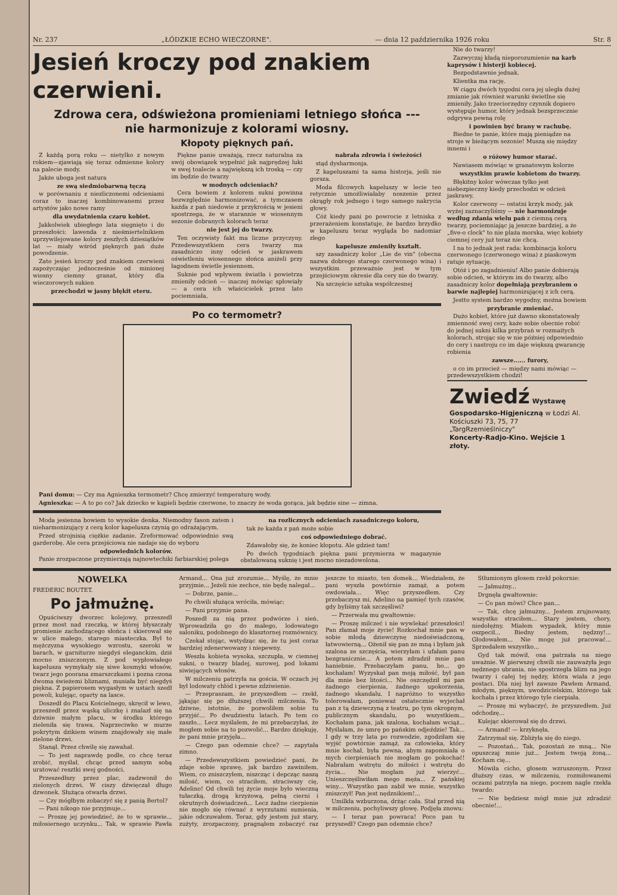Nr. 237 „ŁÓDZKIE ECHO WIECZORNE". — dnia 12 października 1926 roku Str. 8
Jesień kroczy pod znakiem czerwieni.
Zdrowa cera, odświeżona promieniami letniego słońca ---
nie harmonizuje z kolorami wiosny.
Kłopoty pięknych pań.
Z każdą porą roku — nietylko z nowym rokiem—zjawiają się teraz odmienne kolory na palecie mody.
Jakże uboga jest natura
ze swą siedmiobarwną tęczą
w porównaniu z niezliczonemi odcieniami coraz to inaczej kombinowanemi przez artystów jako nowe ramy
dla uwydatnienia czaru kobiet.
Jakkolwiek ubiegłego lata sięgnięto i do przeszłości: lawenda z nieśmiertelnikiem uprzywilejowane kolory zeszłych dziesiątków lat — miały wśród pięknych pań duże powodzenie.
Zato jesień kroczy pod znakiem czerwieni zapożyczając jednocześnie od minionej wiosny ciemny granat, który dla wieczorowych sukien
przechodzi w jasny błękit eteru.
Piękne panie uważają, rzecz naturalna za swój obowiązek wypełnić jak najprędzej luki w swej toalecie a największą ich troską — czy im będzie do twarzy
w modnych odcieniach?
Cera bowiem z kolorem sukni powinna bezwzględnie harmonizować, a tymczasem każda z pań niedowie z przykrością w jesieni spostrzega, że w starannie w wiosennym sezonie dobranych kolorach teraz
nie jest jej do twarzy.
Ten oczywisty fakt ma liczne przyczyny. Przedewszystkiem cera twarzy ma zasadniczo inny odcień w jaskrawem oświetleniu wiosennego słońca aniżeli przy łagodnem świetle jesiennem.
Suknie pod wpływem światła i powietrza zmieniły odcień — inaczej mówiąc spłowiały — a cera ich właścicielek przez lato pociemniała,
nabrała zdrowia i świeżości
stąd dysharmonja.
Z kapeluszami ta sama historja, jeśli nie gorsza.
Moda filcowych kapeluszy w lecie teo retycznie umożliwiałaby noszenie przez okrągły rok jednego i tego samego nakrycia głowy.
Cóż kiedy pani po powrocie z letniska z przerażeniem konstatuje, że bardzo brzydko w kapeluszu teraz wygląda bo nadomiar złego
kapelusze zmieniły kształt.
szy zasadniczy kolor „Lie de vin" (obecna nazwa dobrego starego czerwonego wina) i wszystkim przeważnie jest w tym przejściowym okresie dla cery nie do twarzy.
Na szczęście sztuka współczesnej
Po co termometr?
Pani domu: — Czy ma Agnieszka termometr? Chcę zmierzyć temperaturę wody.
Agnieszka: — A to po co? Jak dziecko w kąpieli będzie czerwone, to znaczy że woda gorąca, jak będzie sine — zimna.
Moda jesienna bowiem to wysokie denka. Niemodny fason zatem i nieharmonizujący z cerą kolor kapelusza czynią go odrażającym.
Przed strojnisią ciężkie zadanie. Zreformować odpowiednio swą garderobę. Ale cera przejściowa nie nadaje się do wyboru
odpowiednich kolorów.
Panie zrozpaczone przymierzają najnowtechiki farbiarskiej polega
na rozlicznych odcieniach zasadniczego koloru,
tak że każda z pań może sobie
coś odpowiedniego dobrać.
Zdawałoby się, że koniec kłopotu. Ale gdzież tam!
Po dwóch tygodniach piękna pani przymierza w magazynie obstalowaną suknię i jest mocno niezadowolona.
Nie do twarzy!
Zazwyczaj kładą nieporozumienie na karb kaprysów i histerji kobiecej.
Bezpodstawnie jednak.
Klientka ma rację.
W ciągu dwóch tygodni cera jej uległa dużej zmianie jak również warunki świetlne się zmieniły. Jako trzeciorzędny czynnik dopiero występuje humor, który jednak bezsprzecznie odgrywa pewną rolę
i powinien być brany w rachubę.
Biedne te panie, które mają pieniądze na stroje w bieżącym sezonie! Muszą się między innemi i
o różowy humor starać.
Nawiasem mówiąc w granatowym kolorze
wszystkim prawie kobietom do twarzy.
Błękitny kolor wówczas tylko jest niebezpieczny kiedy przechodzi w odcień jaskrawy.
Kolor czerwony — ostatni krzyk mody, jak wyżej zaznaczyliśmy — nie harmonizuje według zdania wielu pań z ciemną cerą twarzy, pociemniając ją jeszcze bardziej, a że „five-o clock" to nie plaża morska, więc kobiety ciemnej cery już teraz nie chcą.
I na to jednak jest rada: kombinacja koloru czerwonego (czerwonego wina) z piaskowym ratuje sytuację.
Otóż i po zagadnieniu! Albo panie dobierają sobie odcień, w którym im do twarzy, albo zasadniczy kolor dopełniają przybraniem o barwie najlepiej harmonizującej z ich cerą.
Jestto system bardzo wygodny, można bowiem
przybranie zmieniać.
Dużo kobiet, które już dawno skonstatowały zmienność swej cery, każe sobie obecnie robić do jednej sukni kilka przybrań w rozmaitych kolorach, strojąc się w nie później odpowiednio do cery i nastroju co im daje większą gwarancję robienia
zawsze...... furory,
o co im przecież — między nami mówiąc — przedewszystkiem chodzi!
Zwiedź Wystawę Gospodarsko-Higjeniczną w Łodzi Al. Kościuszki 73, 75, 77 „TargRzemieślniczy"
Koncerty-Radjo-Kino. Wejście 1 złoty.
NOWELKA
FREDERIC BOUTET.
Po jałmużnę.
Opuściwszy dworzec kolejowy, przeszedł przez most nad rzeczką, w której błyszczały promienie zachodzącego słońca i skierował się w ulice małego, starego miasteczka. Był to mężczyzna wysokiego wzrostu, szeroki w barach, w garniturze niegdyś eleganckim, dziś mocno zniszczonym. Z pod wypłowiałego kapelusza wymykały się siwe kosmyki włosów, twarz jego poorana zmarszczkami i pozna czona dwoma świeżemi bliznami, musiała być niegdyś piękna. Z papierosem wygasłym w ustach szedł powoli, kulejąc, oparty na lasce.
Doszedł do Placu Kościelnego, skręcił w lewo, przeszedł przez wąską uliczkę i znalazł się na dziwnie małym placu, w środku którego zieleniła się trawa. Naprzeciwko w murze pokrytym dzikiem winem znajdowały się małe zielone drzwi.
Stanął. Przez chwilę się zawahał.
— To jest naprawdę podłe, co chcę teraz zrobić, myślał, chcąc przed samym sobą uratować resztki swej godności.
Przeszedłszy przez plac, zadzwonił do zielonych drzwi. W ciszy dźwięczał długo dzwonek. Służąca otwarła drzwi.
— Czy mógłbym zobaczyć się z panią Bertol?
— Pani nikogo nie przyjmuje...
— Proszę jej powiedzieć, że to w sprawie... miłosiernego uczynku... Tak, w sprawie Pawła Armand... Ona już zrozumie... Myślę, że mnie przyjmie... Jeżeli nie zechce, nie będę nalegał...
— Dobrze, panie...
Po chwili służąca wróciła, mówiąc:
— Pani przyjmie pana.
Poszedł za nią przez podwórze i sień. Wprowadziła go do małego, lodowatego saloniku, podobnego do klasztornej rozmównicy.
Czekał stojąc, wstydząc się, że tu jest coraz bardziej zdenerwowany i niepewny.
Weszła kobieta wysoka, szczupła, w ciemnej sukni, o twarzy bladej, surowej, pod lokami siwiejących włosów.
W milczeniu patrzyła na gościa. W oczach jej był lodowaty chłód i pewne zdziwienie.
— Przepraszam, że przyszedłem — rzekł, jąkając się po dłuższej chwili milczenia. To dziwne, istotnie, że pozwoliłem sobie tu przyjść... Po dwudziestu latach. Po tem co zaszło... Lecz myślałem, że mi przebaczyłaś, że mogłem sobie na to pozwolić... Bardzo dziękuję, że pani mnie przyjęła...
— Czego pan odemnie chce? — zapytała zimno.
— Przedewszystkiem powiedzieć pani, że zdaje sobie sprawę, jak bardzo zawiniłem. Wiem, co zniszczyłem, niszcząc i depcząc naszą miłość, wiem, co straciłem, straciwszy cię, Adelino! Od chwili tej życie moje było wieczną tułaczką, drogą krzyżową, pełną cierni i okrutnych doświadczeń... Lecz żadne cierpienie nie mogło się równać z wyrzutami sumienia, jakie odczuwałem. Teraz, gdy jestem już stary, zużyty, zrozpaczony, pragnąłem zobaczyć raz jeszcze to miasto, ten domek... Wiedziałem, że pani wyszła powtórnie zamąż, a potem owdowiała... Więc przyszedłem. Czy przebaczysz mi, Adelino na pamięć tych czasów, gdy byliśmy tak szczęśliwi?
— Przerwała mu gwałtownie:
— Proszę milczeć i nie wywlekać przeszłości! Pan złamał moje życie! Rozkochał mnie pan w sobie młodą dziewczynę niedoświadczoną, łatwowierną... Ożenił się pan ze mną i byłam jak szalona ze szczęścia, wierzyłam i ufałam panu bezgranicznie... A potem zdradził mnie pan haniebnie. Przebaczyłam panu, bo... go kochałam! Wyzyskał pan moją miłość, był pan dla mnie bez litości... Nie oszczędził mi pan żadnego cierpienia, żadnego upokorzenia, żadnego skandalu. I napróżno to wszystko tolerowałam, ponieważ ostatecznie wyjechał pan z tą dziewczyną z teatru, po tym okropnym, publicznym skandalu, po wszystkiem... Kochałam pana, jak szalona, kochałam wciąż... Myślałam, że umrę po pańskim odjeździe! Tak... I gdy w trzy lata po rozwodzie, zgodziłam się wyjść powtórnie zamąż, za człowieka, który mnie kochał, była pewna, abym zapomniała o mych cierpieniach nie mogłam go pokochać! Nabrałam wstrętu do miłości i wstrętu do życia... Nie mogłam już wierzyć... Unieszczęśliwiłam mego męża... Z pańskiej winy... Wszystko pan zabił we mnie, wszystko zniszczył! Pan jest nędznikiem!...
Umilkła wzburzona, drżąc cała. Stał przed nią w milczeniu, pochyliwszy głowę. Podjęła znowu:
— I teraz pan powraca! Poco pan tu przyszedł? Czego pan odemnie chce?
Stłumionym głosem rzekł pokornie:
— Jałmużny...
Drgnęła gwałtownie:
— Co pan mówi? Chce pan...
— Tak, chcę jałmużny... Jestem zrujnowany, wszystko straciłem... Stary jestem, chory, niedołężny. Miałem wypadek, który mnie oszpecił... Biedny jestem, nędzny!... Głodowałem... Nie mogę już pracować... Sprzedałem wszystko...
Gyd tak mówił, ona patrzała na niego uważnie. W pierwszej chwili nie zauważyła jego nędznego ubrania, nie spostrzegła blizn na jego twarzy i całej tej nędzy, która wiała z jego postaci. Dla niej był zawsze Pawłem Armand, młodym, pięknym, uwodzicielskim, którego tak kochała i przez którego tyle cierpiała.
— Proszę mi wybaczyć, że przyszedłem. Już odchodzę...
Kulejąc skierował się do drzwi.
— Armand! — krzyknęła.
Zatrzymał się. Zbliżyła się do niego.
— Pozostań... Tak, pozostań ze mną... Nie opuszczaj mnie już... Jestem twoją żoną... Kocham cię...
Mówiła cicho, głosem wzruszonym. Przez dłuższy czas, w milczeniu, rozmiłowanemi oczami patrzyła na niego, poczem nagle rzekła twardo:
— Nie będziesz mógł mnie już zdradzić obecnie!...